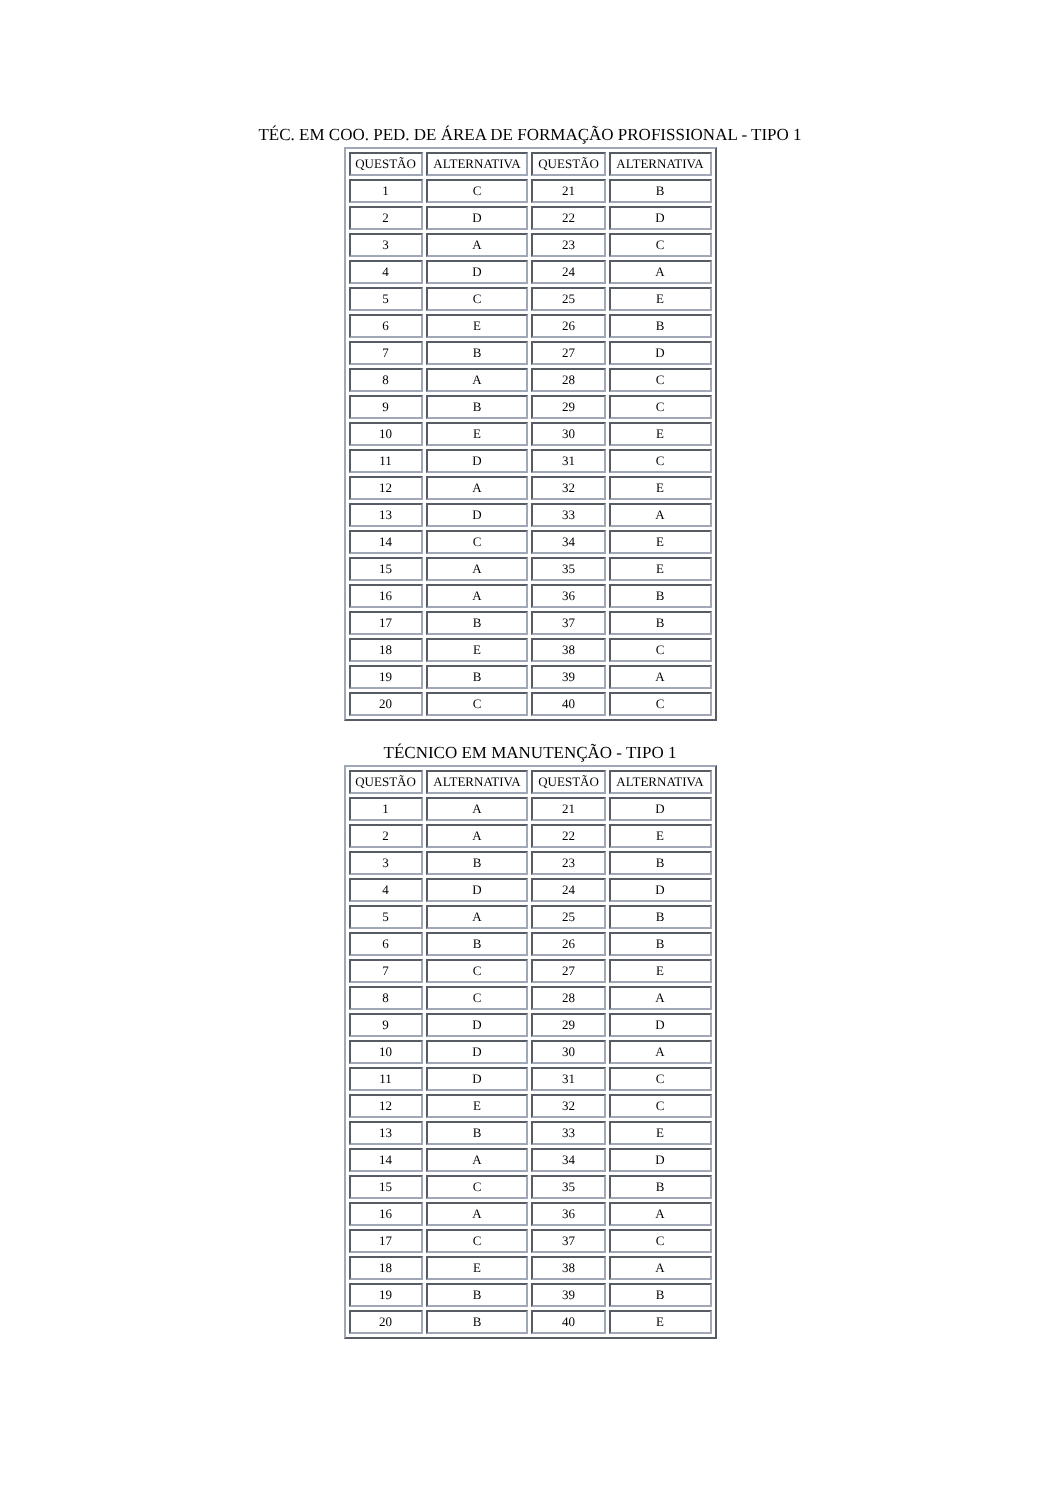TÉC. EM COO. PED. DE ÁREA DE FORMAÇÃO PROFISSIONAL - TIPO 1
| QUESTÃO | ALTERNATIVA | QUESTÃO | ALTERNATIVA |
| --- | --- | --- | --- |
| 1 | C | 21 | B |
| 2 | D | 22 | D |
| 3 | A | 23 | C |
| 4 | D | 24 | A |
| 5 | C | 25 | E |
| 6 | E | 26 | B |
| 7 | B | 27 | D |
| 8 | A | 28 | C |
| 9 | B | 29 | C |
| 10 | E | 30 | E |
| 11 | D | 31 | C |
| 12 | A | 32 | E |
| 13 | D | 33 | A |
| 14 | C | 34 | E |
| 15 | A | 35 | E |
| 16 | A | 36 | B |
| 17 | B | 37 | B |
| 18 | E | 38 | C |
| 19 | B | 39 | A |
| 20 | C | 40 | C |
TÉCNICO EM MANUTENÇÃO - TIPO 1
| QUESTÃO | ALTERNATIVA | QUESTÃO | ALTERNATIVA |
| --- | --- | --- | --- |
| 1 | A | 21 | D |
| 2 | A | 22 | E |
| 3 | B | 23 | B |
| 4 | D | 24 | D |
| 5 | A | 25 | B |
| 6 | B | 26 | B |
| 7 | C | 27 | E |
| 8 | C | 28 | A |
| 9 | D | 29 | D |
| 10 | D | 30 | A |
| 11 | D | 31 | C |
| 12 | E | 32 | C |
| 13 | B | 33 | E |
| 14 | A | 34 | D |
| 15 | C | 35 | B |
| 16 | A | 36 | A |
| 17 | C | 37 | C |
| 18 | E | 38 | A |
| 19 | B | 39 | B |
| 20 | B | 40 | E |